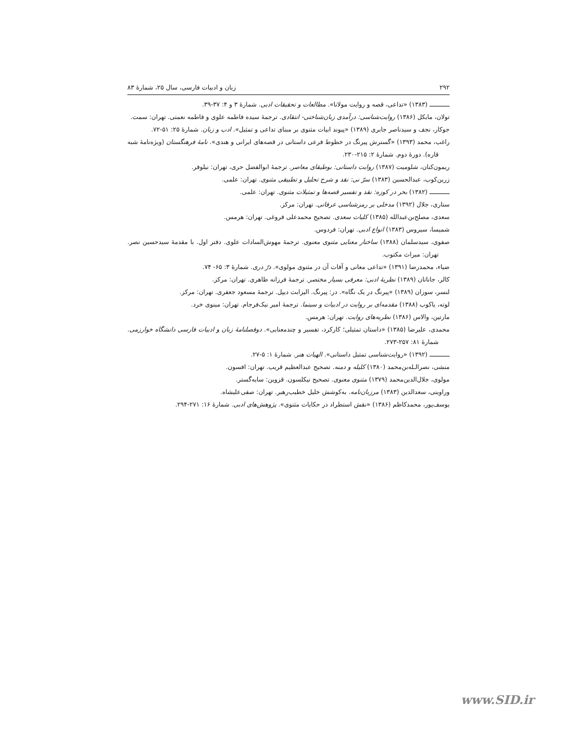۲۹۲ زبان و ادبیات فارسی، سال ۲۵، شمارهٔ ۸۳
ـــــــــــ (۱۳۸۳) «تداعی، قصه و روایت مولانا». مطالعات و تحقیقات ادبی. شمارهٔ ۳ و ۴: ۳۷-۳۹.
تولان، مایکل (۱۳۸۶) روایت‌شناسی: درآمدی زبان‌شناختی- انتقادی. ترجمهٔ سیده فاطمه علوی و فاطمه نعمتی. تهران: سمت.
جوکار، نجف و سیدناصر جابری (۱۳۸۹) «پیوند ابیات مثنوی بر مبنای تداعی و تمثیل». ادب و زبان. شمارهٔ ۲۵: ۵۱-۷۲.
راغب، محمد (۱۳۹۳) «گسترش پیرنگ در خطوط فرعی داستانی در قصه‌های ایرانی و هندی». نامهٔ فرهنگستان (ویژه‌نامهٔ شبه قاره). دورهٔ دوم. شمارهٔ ۲: ۲۱۵-۲۳۰.
ریمون‌کنان، شلومیت (۱۳۸۷) روایت داستانی: بوطیقای معاصر. ترجمهٔ ابوالفضل حری، تهران: نیلوفر.
زرین‌کوب، عبدالحسین (۱۳۸۳) سرّ نی: نقد و شرح تحلیل و تطبیقی مثنوی. تهران: علمی.
ـــــــــــ (۱۳۸۲) بحر در کوزه: نقد و تفسیر قصه‌ها و تمثیلات مثنوی. تهران: علمی.
ستاری، جلال (۱۳۹۲) مدخلی بر رمزشناسی عرفانی. تهران: مرکز.
سعدی، مصلح‌بن‌عبدالله (۱۳۸۵) کلیات سعدی. تصحیح محمدعلی فروغی. تهران: هرمس.
شمیسا، سیروس (۱۳۸۳) انواع ادبی. تهران: فردوس.
صفوی، سیدسلمان (۱۳۸۸) ساختار معنایی مثنوی معنوی. ترجمهٔ مهوش‌السادات علوی. دفتر اول. با مقدمهٔ سیدحسین نصر. تهران: میراث مکتوب.
ضیاء، محمدرضا (۱۳۹۱) «تداعی معانی و آفات آن در مثنوی مولوی». درّ دری. شمارهٔ ۳: ۶۵- ۷۴.
کالر، جاناتان (۱۳۸۹) نظریهٔ ادبی: معرفی بسیار مختصر. ترجمهٔ فرزانه طاهری. تهران: مرکز.
لنسر، سوزان (۱۳۸۹) «پیرنگ در یک نگاه». در: پیرنگ. الیزابت دیپل. ترجمهٔ مسعود جعفری. تهران: مرکز.
لوته، یاکوب (۱۳۸۸) مقدمه‌ای بر روایت در ادبیات و سینما. ترجمهٔ امیر نیک‌فرجام. تهران: مینوی خرد.
مارتین، والاس (۱۳۸۶) نظریه‌های روایت. تهران: هرمس.
محمدی، علیرضا (۱۳۸۵) «داستان تمثیلی؛ کارکرد، تفسیر و چندمعنایی». دوفصلنامهٔ زبان و ادبیات فارسی دانشگاه خوارزمی. شمارهٔ ۸۱: ۲۵۷-۲۷۳.
ـــــــــــ (۱۳۹۲) «روایت‌شناسی تمثیل داستانی». الهیات هنر. شمارهٔ ۱: ۵-۲۷.
منشی، نصرالـله‌بن‌محمد (۱۳۸۰) کلیله و دمنه. تصحیح عبدالعظیم قریب. تهران: افسون.
مولوی، جلال‌الدین‌محمد (۱۳۷۹) مثنوی معنوی. تصحیح نیکلسون. قزوین: سایه‌گستر.
وراوینی، سعدالدین (۱۳۸۳) مرزبان‌نامه. به‌کوشش خلیل خطیب‌رهبر. تهران: صفی‌علیشاه.
یوسف‌پور، محمدکاظم (۱۳۸۶) «نقش استطراد در حکایات مثنوی». پژوهش‌های ادبی. شمارهٔ ۱۶: ۲۷۱-۲۹۴.
www.SID.ir